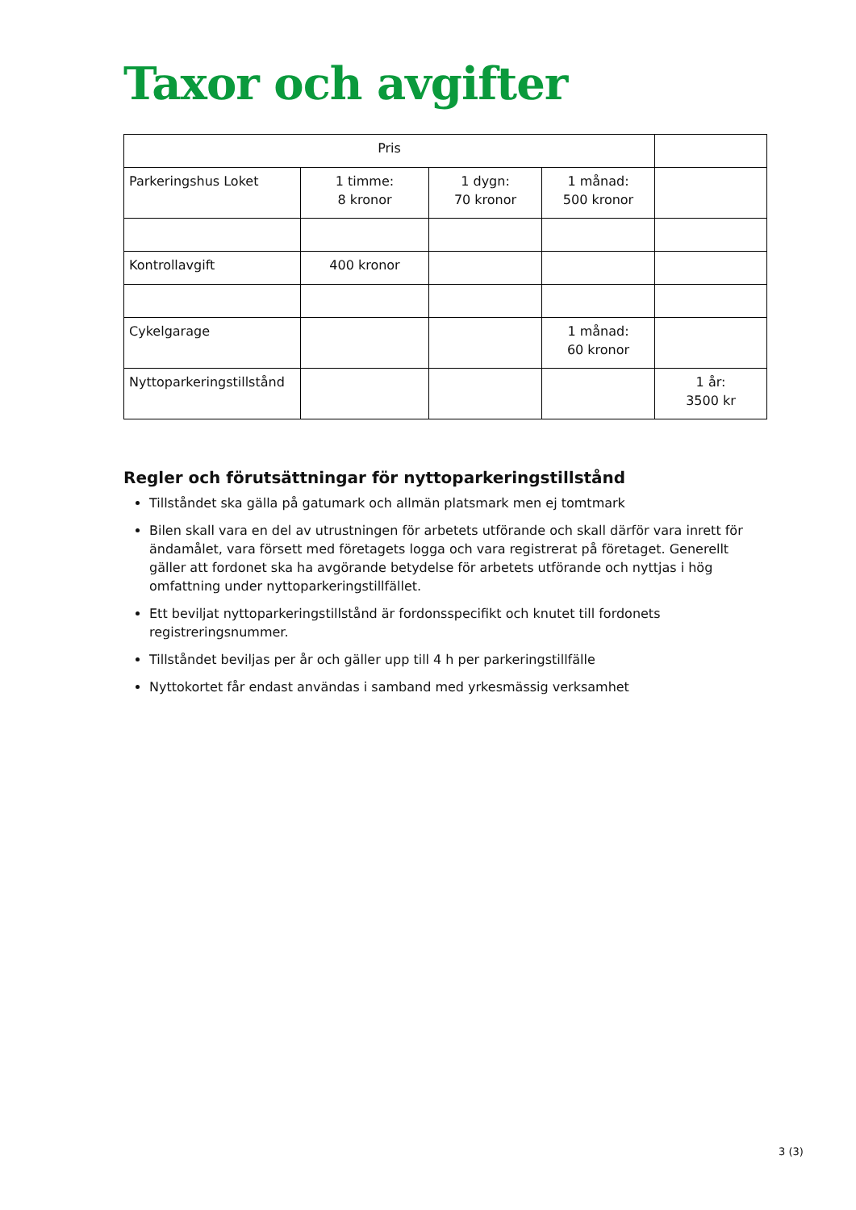Taxor och avgifter
| Pris | | | | |
| Parkeringshus Loket | 1 timme: 8 kronor | 1 dygn: 70 kronor | 1 månad: 500 kronor | |
| Kontrollavgift | 400 kronor | | | |
| Cykelgarage | | | 1 månad: 60 kronor | |
| Nyttoparkeringstillstånd | | | | 1 år: 3500 kr |
Regler och förutsättningar för nyttoparkeringstillstånd
Tillståndet ska gälla på gatumark och allmän platsmark men ej tomtmark
Bilen skall vara en del av utrustningen för arbetets utförande och skall därför vara inrett för ändamålet, vara försett med företagets logga och vara registrerat på företaget. Generellt gäller att fordonet ska ha avgörande betydelse för arbetets utförande och nyttjas i hög omfattning under nyttoparkeringstillfället.
Ett beviljat nyttoparkeringstillstånd är fordonsspecifikt och knutet till fordonets registreringsnummer.
Tillståndet beviljas per år och gäller upp till 4 h per parkeringstillfälle
Nyttokortet får endast användas i samband med yrkesmässig verksamhet
3 (3)